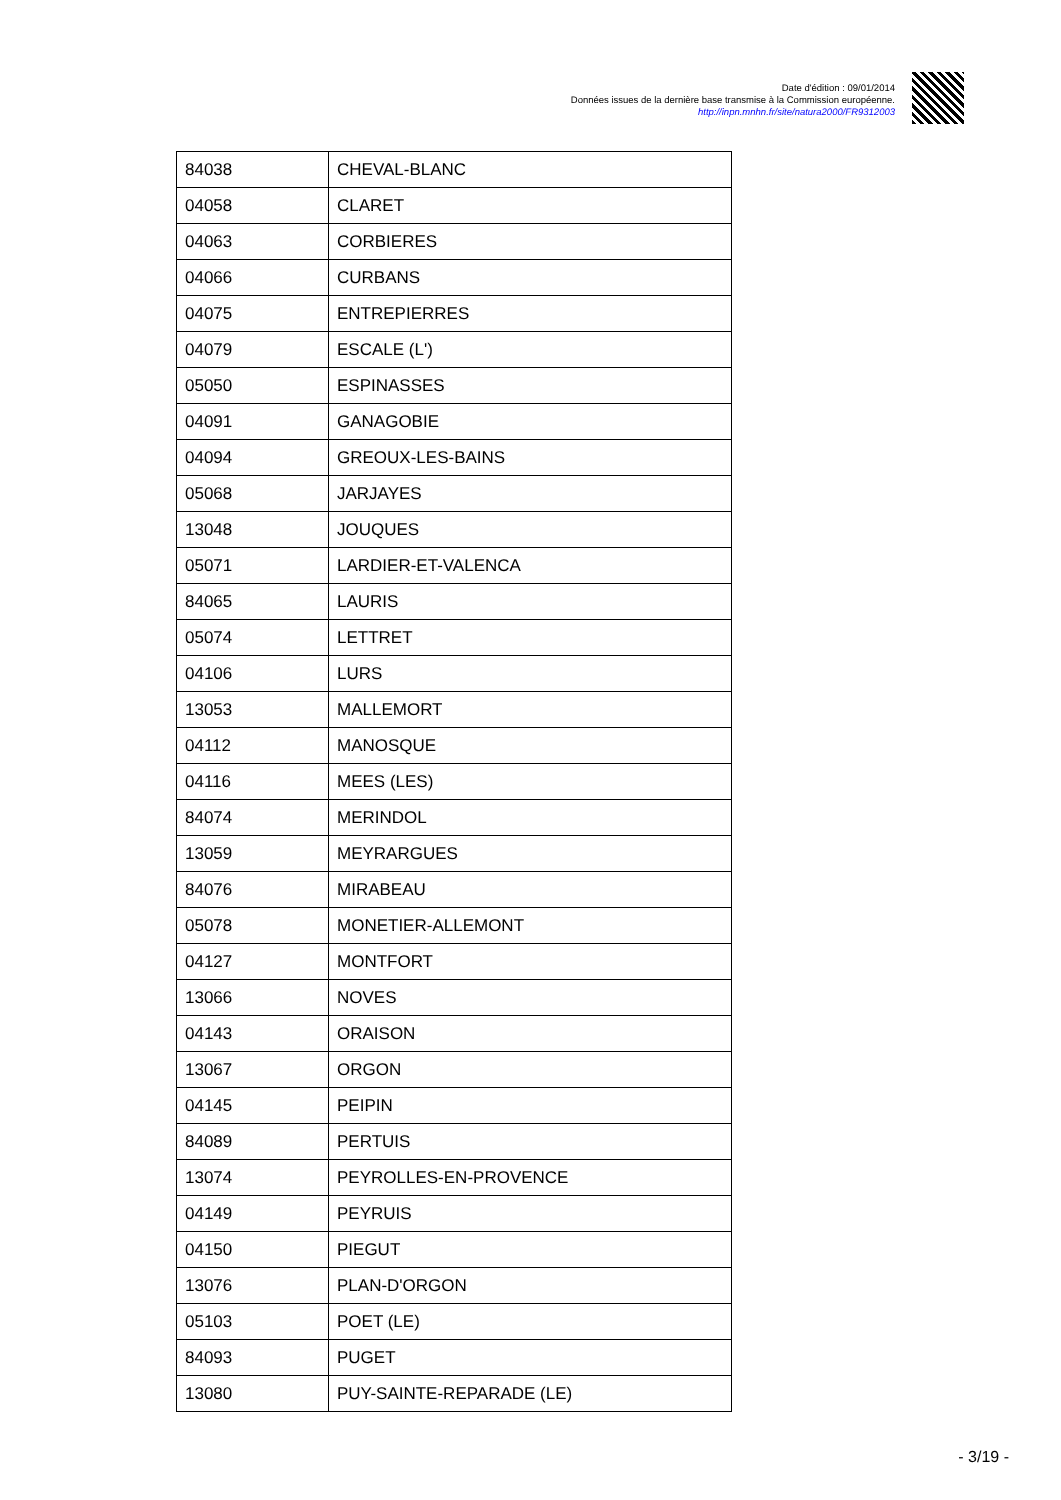Date d'édition : 09/01/2014
Données issues de la dernière base transmise à la Commission européenne.
http://inpn.mnhn.fr/site/natura2000/FR9312003
| 84038 | CHEVAL-BLANC |
| 04058 | CLARET |
| 04063 | CORBIERES |
| 04066 | CURBANS |
| 04075 | ENTREPIERRES |
| 04079 | ESCALE (L') |
| 05050 | ESPINASSES |
| 04091 | GANAGOBIE |
| 04094 | GREOUX-LES-BAINS |
| 05068 | JARJAYES |
| 13048 | JOUQUES |
| 05071 | LARDIER-ET-VALENCA |
| 84065 | LAURIS |
| 05074 | LETTRET |
| 04106 | LURS |
| 13053 | MALLEMORT |
| 04112 | MANOSQUE |
| 04116 | MEES (LES) |
| 84074 | MERINDOL |
| 13059 | MEYRARGUES |
| 84076 | MIRABEAU |
| 05078 | MONETIER-ALLEMONT |
| 04127 | MONTFORT |
| 13066 | NOVES |
| 04143 | ORAISON |
| 13067 | ORGON |
| 04145 | PEIPIN |
| 84089 | PERTUIS |
| 13074 | PEYROLLES-EN-PROVENCE |
| 04149 | PEYRUIS |
| 04150 | PIEGUT |
| 13076 | PLAN-D'ORGON |
| 05103 | POET (LE) |
| 84093 | PUGET |
| 13080 | PUY-SAINTE-REPARADE (LE) |
- 3/19 -